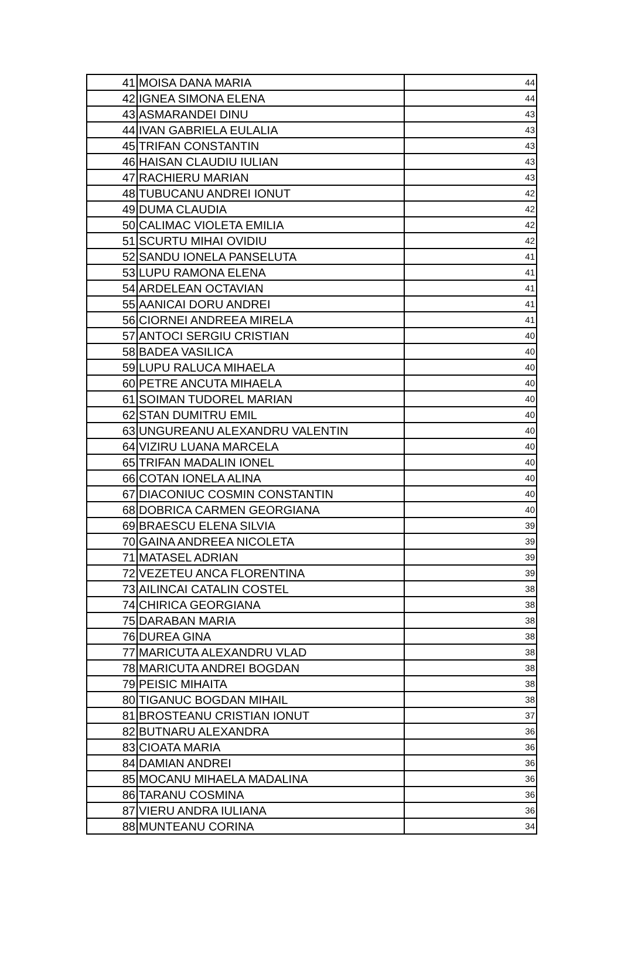| 41 | MOISA DANA MARIA | 44 |
| 42 | IGNEA SIMONA ELENA | 44 |
| 43 | ASMARANDEI DINU | 43 |
| 44 | IVAN GABRIELA EULALIA | 43 |
| 45 | TRIFAN CONSTANTIN | 43 |
| 46 | HAISAN CLAUDIU IULIAN | 43 |
| 47 | RACHIERU MARIAN | 43 |
| 48 | TUBUCANU ANDREI IONUT | 42 |
| 49 | DUMA CLAUDIA | 42 |
| 50 | CALIMAC VIOLETA EMILIA | 42 |
| 51 | SCURTU MIHAI OVIDIU | 42 |
| 52 | SANDU IONELA PANSELUTA | 41 |
| 53 | LUPU RAMONA ELENA | 41 |
| 54 | ARDELEAN OCTAVIAN | 41 |
| 55 | AANICAI DORU ANDREI | 41 |
| 56 | CIORNEI ANDREEA MIRELA | 41 |
| 57 | ANTOCI SERGIU CRISTIAN | 40 |
| 58 | BADEA VASILICA | 40 |
| 59 | LUPU RALUCA MIHAELA | 40 |
| 60 | PETRE ANCUTA MIHAELA | 40 |
| 61 | SOIMAN TUDOREL MARIAN | 40 |
| 62 | STAN DUMITRU EMIL | 40 |
| 63 | UNGUREANU ALEXANDRU VALENTIN | 40 |
| 64 | VIZIRU LUANA MARCELA | 40 |
| 65 | TRIFAN MADALIN IONEL | 40 |
| 66 | COTAN IONELA ALINA | 40 |
| 67 | DIACONIUC COSMIN CONSTANTIN | 40 |
| 68 | DOBRICA CARMEN GEORGIANA | 40 |
| 69 | BRAESCU ELENA SILVIA | 39 |
| 70 | GAINA ANDREEA NICOLETA | 39 |
| 71 | MATASEL ADRIAN | 39 |
| 72 | VEZETEU ANCA FLORENTINA | 39 |
| 73 | AILINCAI CATALIN COSTEL | 38 |
| 74 | CHIRICA GEORGIANA | 38 |
| 75 | DARABAN MARIA | 38 |
| 76 | DUREA GINA | 38 |
| 77 | MARICUTA ALEXANDRU VLAD | 38 |
| 78 | MARICUTA ANDREI BOGDAN | 38 |
| 79 | PEISIC MIHAITA | 38 |
| 80 | TIGANUC BOGDAN MIHAIL | 38 |
| 81 | BROSTEANU CRISTIAN IONUT | 37 |
| 82 | BUTNARU ALEXANDRA | 36 |
| 83 | CIOATA MARIA | 36 |
| 84 | DAMIAN ANDREI | 36 |
| 85 | MOCANU MIHAELA MADALINA | 36 |
| 86 | TARANU COSMINA | 36 |
| 87 | VIERU ANDRA IULIANA | 36 |
| 88 | MUNTEANU CORINA | 34 |